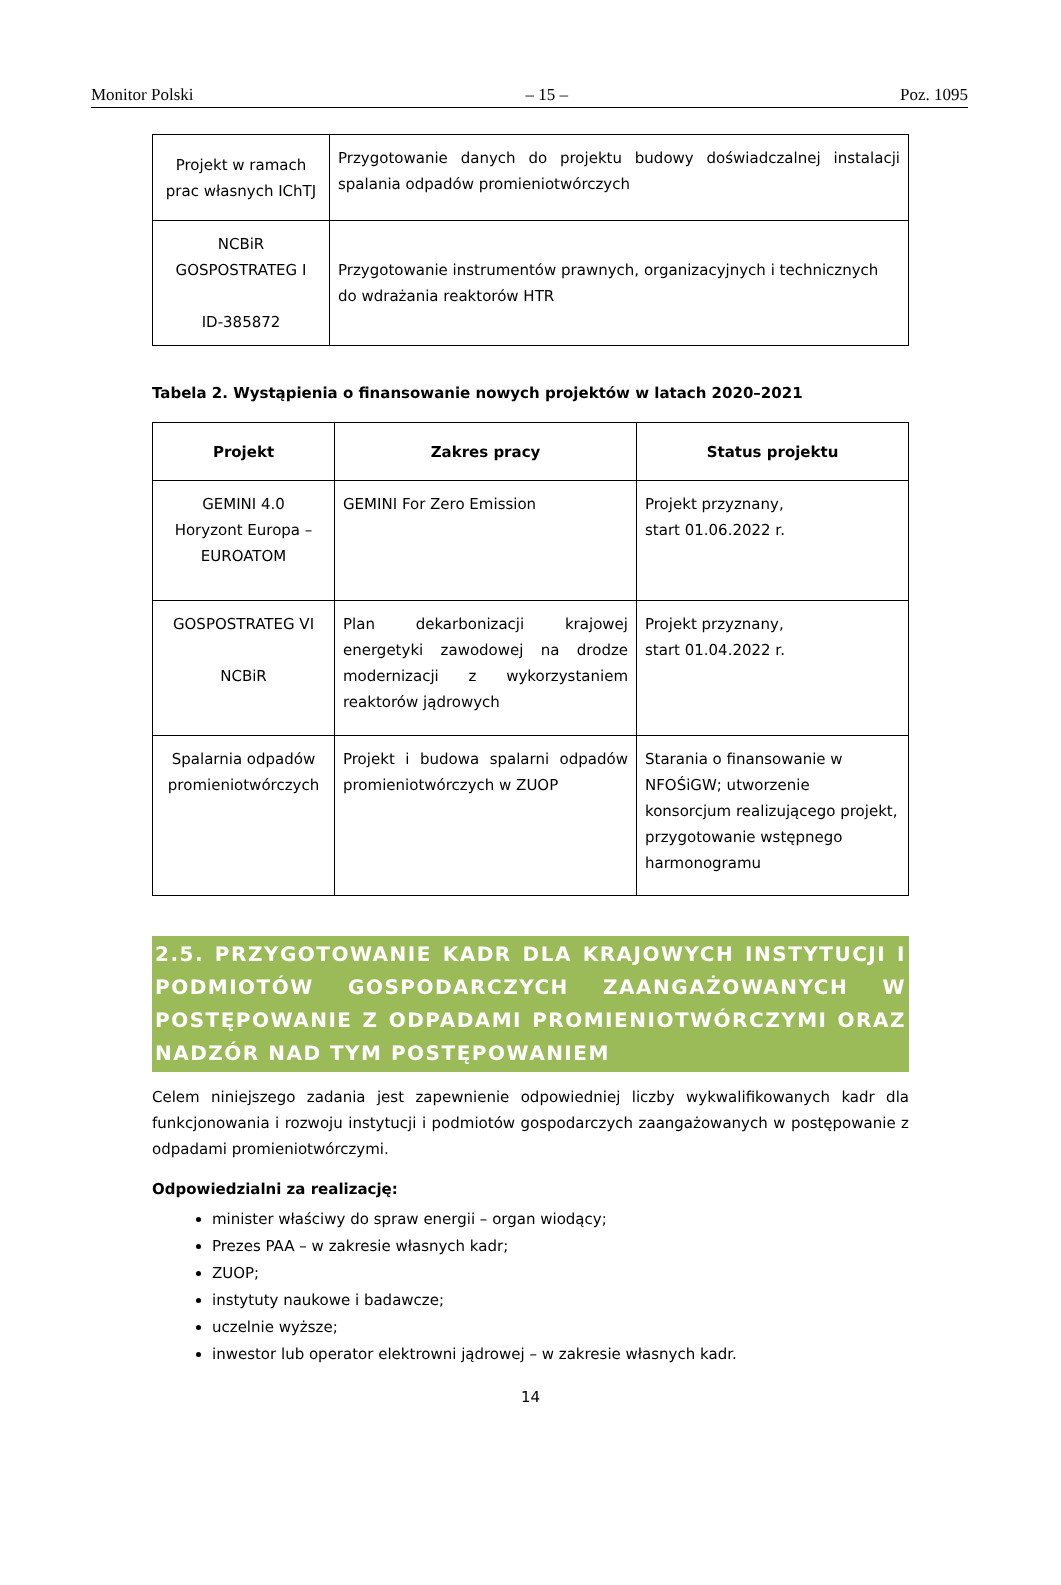Monitor Polski – 15 – Poz. 1095
| Projekt w ramach prac własnych IChTJ | Przygotowanie danych do projektu budowy doświadczalnej instalacji spalania odpadów promieniotwórczych |
| NCBiR GOSPOSTRATEG I ID-385872 | Przygotowanie instrumentów prawnych, organizacyjnych i technicznych do wdrażania reaktorów HTR |
Tabela 2. Wystąpienia o finansowanie nowych projektów w latach 2020–2021
| Projekt | Zakres pracy | Status projektu |
| --- | --- | --- |
| GEMINI 4.0 Horyzont Europa – EUROATOM | GEMINI For Zero Emission | Projekt przyznany, start 01.06.2022 r. |
| GOSPOSTRATEG VI NCBiR | Plan dekarbonizacji krajowej energetyki zawodowej na drodze modernizacji z wykorzystaniem reaktorów jądrowych | Projekt przyznany, start 01.04.2022 r. |
| Spalarnia odpadów promieniotwórczych | Projekt i budowa spalarni odpadów promieniotwórczych w ZUOP | Starania o finansowanie w NFOŚiGW; utworzenie konsorcjum realizującego projekt, przygotowanie wstępnego harmonogramu |
2.5. PRZYGOTOWANIE KADR DLA KRAJOWYCH INSTYTUCJI I PODMIOTÓW GOSPODARCZYCH ZAANGAŻOWANYCH W POSTĘPOWANIE Z ODPADAMI PROMIENIOTWÓRCZYMI ORAZ NADZÓR NAD TYM POSTĘPOWANIEM
Celem niniejszego zadania jest zapewnienie odpowiedniej liczby wykwalifikowanych kadr dla funkcjonowania i rozwoju instytucji i podmiotów gospodarczych zaangażowanych w postępowanie z odpadami promieniotwórczymi.
Odpowiedzialni za realizację:
minister właściwy do spraw energii – organ wiodący;
Prezes PAA – w zakresie własnych kadr;
ZUOP;
instytuty naukowe i badawcze;
uczelnie wyższe;
inwestor lub operator elektrowni jądrowej – w zakresie własnych kadr.
14